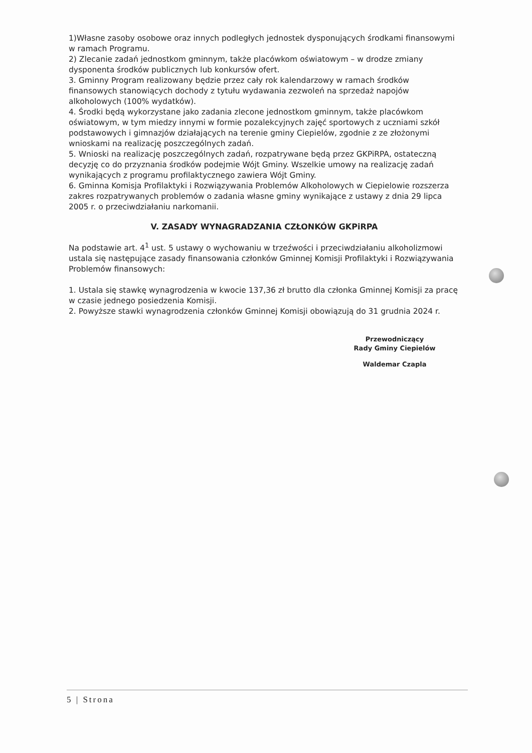1)Własne zasoby osobowe oraz innych podległych jednostek dysponujących środkami finansowymi w ramach Programu.
2) Zlecanie zadań jednostkom gminnym, także placówkom oświatowym – w drodze zmiany dysponenta środków publicznych lub konkursów ofert.
3. Gminny Program realizowany będzie przez cały rok kalendarzowy w ramach środków finansowych stanowiących dochody z tytułu wydawania zezwoleń na sprzedaż napojów alkoholowych (100% wydatków).
4. Środki będą wykorzystane jako zadania zlecone jednostkom gminnym, także placówkom oświatowym, w tym miedzy innymi w formie pozalekcyjnych zajęć sportowych z uczniami szkół podstawowych i gimnazjów działających na terenie gminy Ciepielów, zgodnie z ze złożonymi wnioskami na realizację poszczególnych zadań.
5. Wnioski na realizację poszczególnych zadań, rozpatrywane będą przez GKPiRPA, ostateczną decyzję co do przyznania środków podejmie Wójt Gminy. Wszelkie umowy na realizację zadań wynikających z programu profilaktycznego zawiera Wójt Gminy.
6. Gminna Komisja Profilaktyki i Rozwiązywania Problemów Alkoholowych w Ciepielowie rozszerza zakres rozpatrywanych problemów o zadania własne gminy wynikające z ustawy z dnia 29 lipca 2005 r. o przeciwdziałaniu narkomanii.
V. ZASADY WYNAGRADZANIA CZŁONKÓW GKPiRPA
Na podstawie art. 4<sup>1</sup> ust. 5 ustawy o wychowaniu w trzeźwości i przeciwdziałaniu alkoholizmowi ustala się następujące zasady finansowania członków Gminnej Komisji Profilaktyki i Rozwiązywania Problemów finansowych:
1. Ustala się stawkę wynagrodzenia w kwocie 137,36 zł brutto dla członka Gminnej Komisji za pracę w czasie jednego posiedzenia Komisji.
2. Powyższe stawki wynagrodzenia członków Gminnej Komisji obowiązują do 31 grudnia 2024 r.
Przewodniczący
Rady Gminy Ciepielów
Waldemar Czapla
5 | Strona